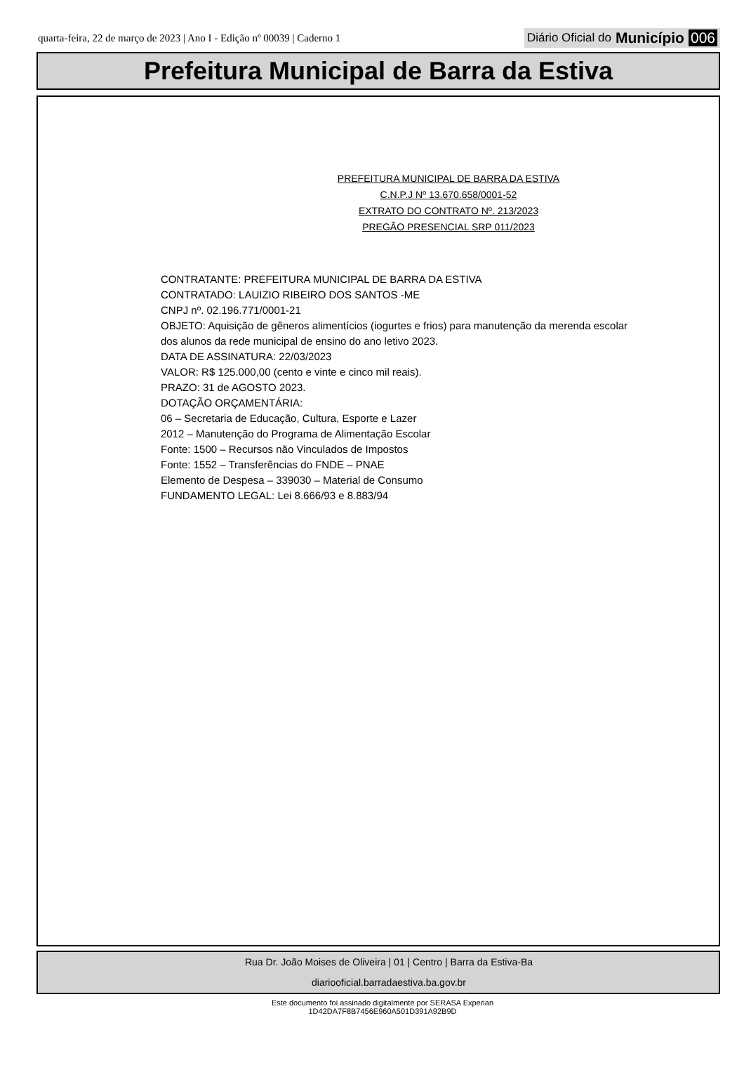quarta-feira, 22 de março de 2023 | Ano I - Edição nº 00039 | Caderno 1 Diário Oficial do Município 006
Prefeitura Municipal de Barra da Estiva
PREFEITURA MUNICIPAL DE BARRA DA ESTIVA
C.N.P.J Nº 13.670.658/0001-52
EXTRATO DO CONTRATO Nº. 213/2023
PREGÃO PRESENCIAL SRP 011/2023
CONTRATANTE: PREFEITURA MUNICIPAL DE BARRA DA ESTIVA
CONTRATADO: LAUIZIO RIBEIRO DOS SANTOS -ME
CNPJ nº. 02.196.771/0001-21
OBJETO: Aquisição de gêneros alimentícios (iogurtes e frios) para manutenção da merenda escolar
dos alunos da rede municipal de ensino do ano letivo 2023.
DATA DE ASSINATURA: 22/03/2023
VALOR: R$ 125.000,00 (cento e vinte e cinco mil reais).
PRAZO: 31 de AGOSTO 2023.
DOTAÇÃO ORÇAMENTÁRIA:
06 – Secretaria de Educação, Cultura, Esporte e Lazer
2012 – Manutenção do Programa de Alimentação Escolar
Fonte: 1500 – Recursos não Vinculados de Impostos
Fonte: 1552 – Transferências do FNDE – PNAE
Elemento de Despesa – 339030 – Material de Consumo
FUNDAMENTO LEGAL: Lei 8.666/93 e 8.883/94
Rua Dr. João Moises de Oliveira | 01 | Centro | Barra da Estiva-Ba
diariooficial.barradaestiva.ba.gov.br
Este documento foi assinado digitalmente por SERASA Experian
1D42DA7F8B7456E960A501D391A92B9D